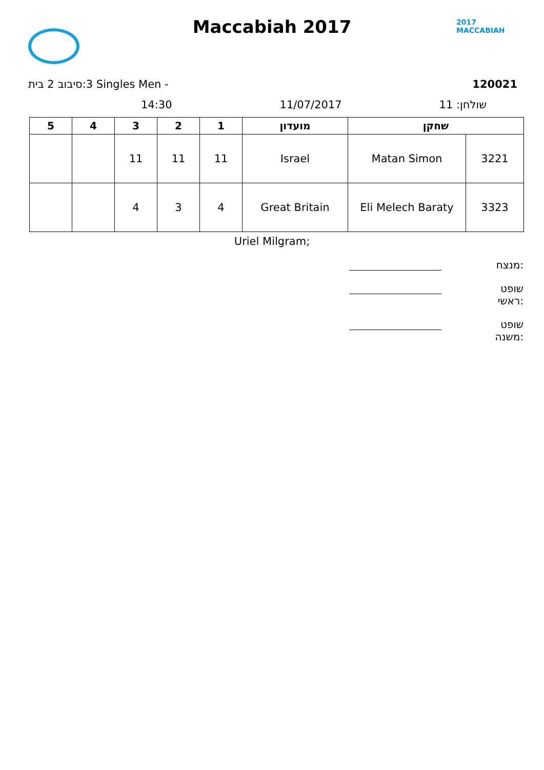2017
MACCABIAH
Maccabiah 2017
‏3:סיבוב 2 בית Singles Men - 120021
14:30 11/07/2017 שולחן: 11
| 5 | 4 | 3 | 2 | 1 | מועדון | שחקן | |
| --- | --- | --- | --- | --- | --- | --- | --- |
| | | 11 | 11 | 11 | Israel | Matan Simon | 3221 |
| | | 4 | 3 | 4 | Great Britain | Eli Melech Baraty | 3323 |
Uriel Milgram;
מנצח:
שופט ראשי:
שופט משנה: